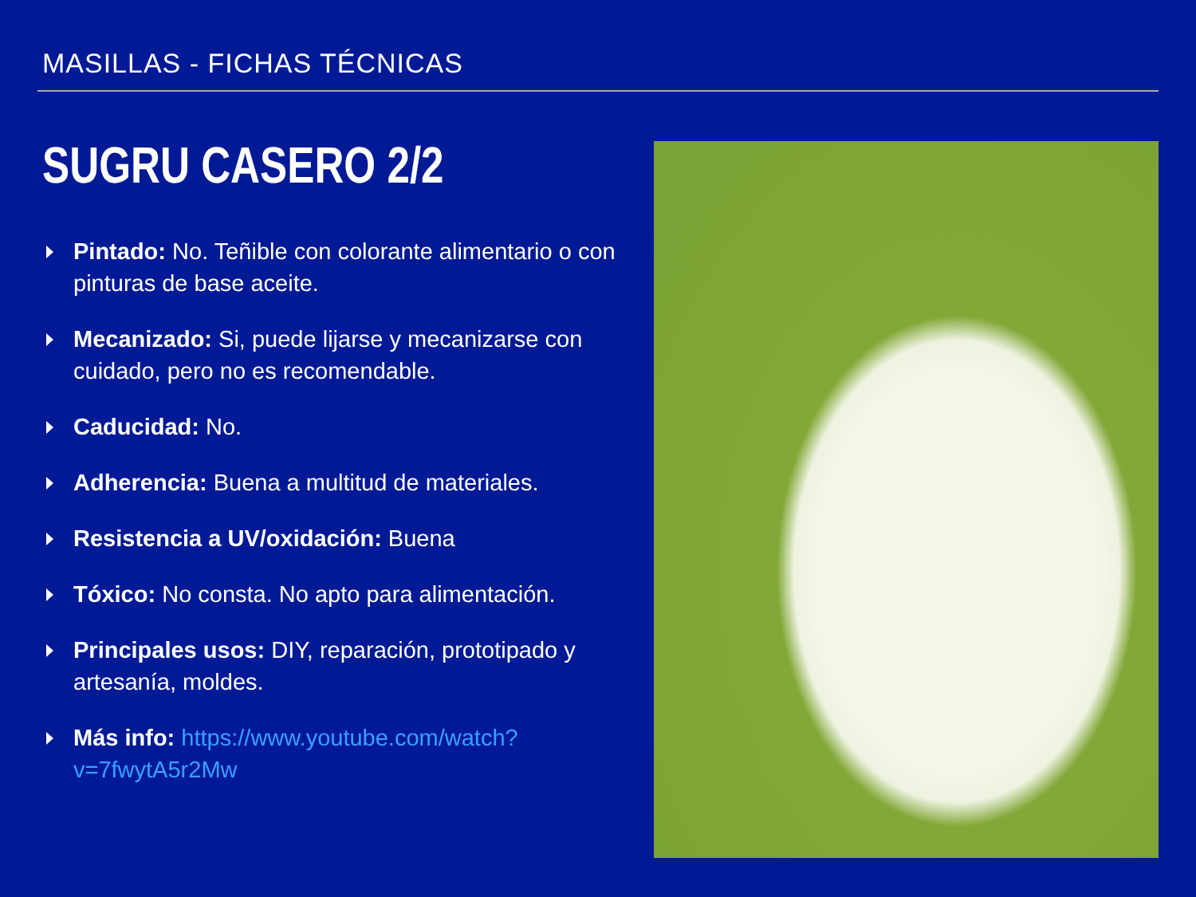MASILLAS - FICHAS TÉCNICAS
SUGRU CASERO 2/2
Pintado: No. Teñible con colorante alimentario o con pinturas de base aceite.
Mecanizado: Si, puede lijarse y mecanizarse con cuidado, pero no es recomendable.
Caducidad: No.
Adherencia: Buena a multitud de materiales.
Resistencia a UV/oxidación: Buena
Tóxico: No consta. No apto para alimentación.
Principales usos: DIY, reparación, prototipado y artesanía, moldes.
Más info: https://www.youtube.com/watch?v=7fwytA5r2Mw